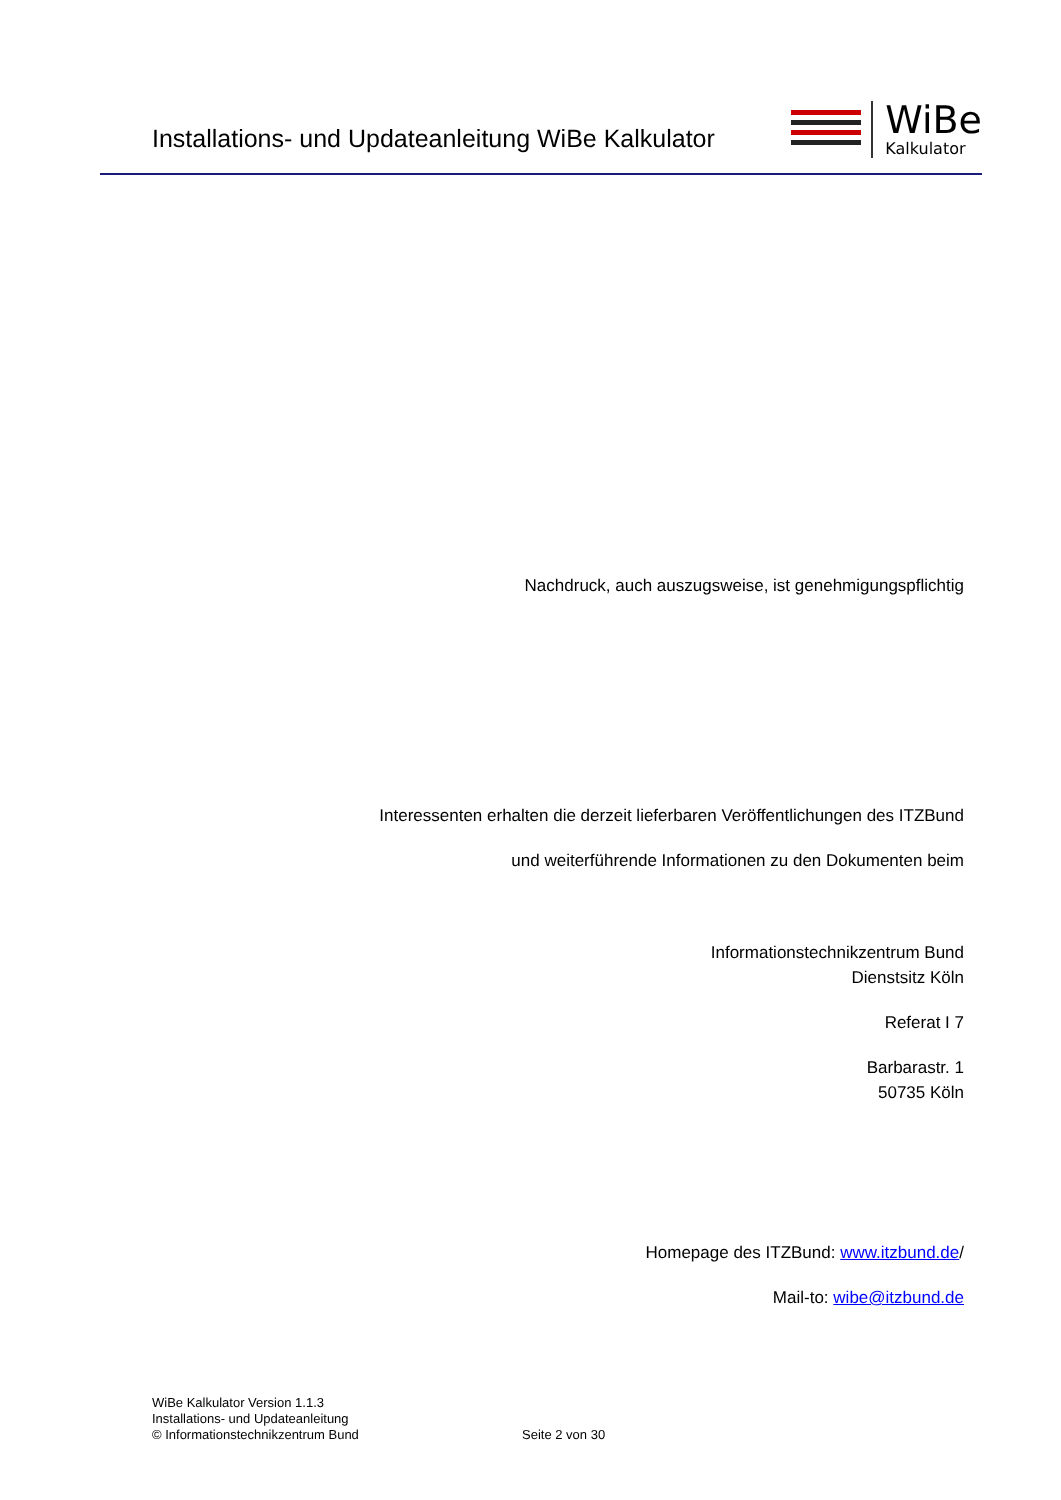Installations- und Updateanleitung WiBe Kalkulator
WiBe
Kalkulator
Nachdruck, auch auszugsweise, ist genehmigungspflichtig
Interessenten erhalten die derzeit lieferbaren Veröffentlichungen des ITZBund
und weiterführende Informationen zu den Dokumenten beim
Informationstechnikzentrum Bund
Dienstsitz Köln
Referat I 7
Barbarastr. 1
50735 Köln
Homepage des ITZBund: www.itzbund.de/
Mail-to: wibe@itzbund.de
WiBe Kalkulator Version 1.1.3
Installations- und Updateanleitung
© Informationstechnikzentrum Bund
Seite 2 von 30